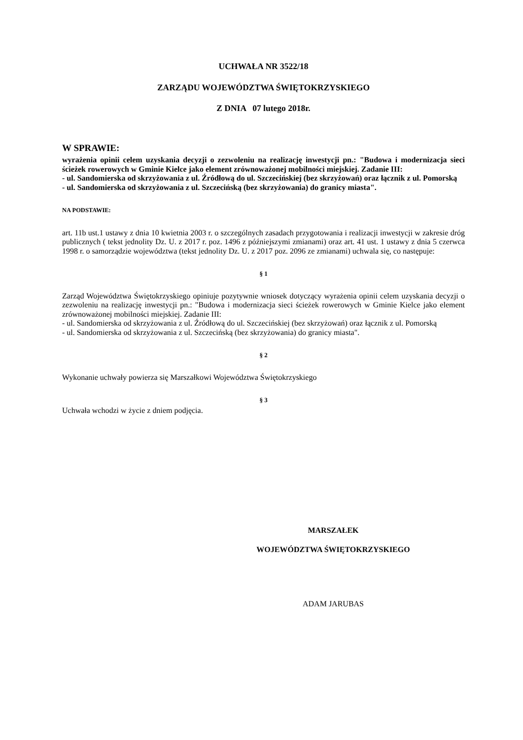UCHWAŁA NR 3522/18
ZARZĄDU WOJEWÓDZTWA ŚWIĘTOKRZYSKIEGO
Z DNIA 07 lutego 2018r.
W SPRAWIE:
wyrażenia opinii celem uzyskania decyzji o zezwoleniu na realizację inwestycji pn.: "Budowa i modernizacja sieci ścieżek rowerowych w Gminie Kielce jako element zrównoważonej mobilności miejskiej. Zadanie III:
- ul. Sandomierska od skrzyżowania z ul. Źródłową do ul. Szczecińskiej (bez skrzyżowań) oraz łącznik z ul. Pomorską
- ul. Sandomierska od skrzyżowania z ul. Szczecińską (bez skrzyżowania) do granicy miasta".
NA PODSTAWIE:
art. 11b ust.1 ustawy z dnia 10 kwietnia 2003 r. o szczególnych zasadach przygotowania i realizacji inwestycji w zakresie dróg publicznych ( tekst jednolity Dz. U. z 2017 r. poz. 1496 z późniejszymi zmianami) oraz art. 41 ust. 1 ustawy z dnia 5 czerwca 1998 r. o samorządzie województwa (tekst jednolity Dz. U. z 2017 poz. 2096 ze zmianami) uchwala się, co następuje:
§ 1
Zarząd Województwa Świętokrzyskiego opiniuje pozytywnie wniosek dotyczący wyrażenia opinii celem uzyskania decyzji o zezwoleniu na realizację inwestycji pn.: "Budowa i modernizacja sieci ścieżek rowerowych w Gminie Kielce jako element zrównoważonej mobilności miejskiej. Zadanie III:
- ul. Sandomierska od skrzyżowania z ul. Źródłową do ul. Szczecińskiej (bez skrzyżowań) oraz łącznik z ul. Pomorską
- ul. Sandomierska od skrzyżowania z ul. Szczecińską (bez skrzyżowania) do granicy miasta".
§ 2
Wykonanie uchwały powierza się Marszałkowi Województwa Świętokrzyskiego
§ 3
Uchwała wchodzi w życie z dniem podjęcia.
MARSZAŁEK
WOJEWÓDZTWA ŚWIĘTOKRZYSKIEGO
ADAM JARUBAS